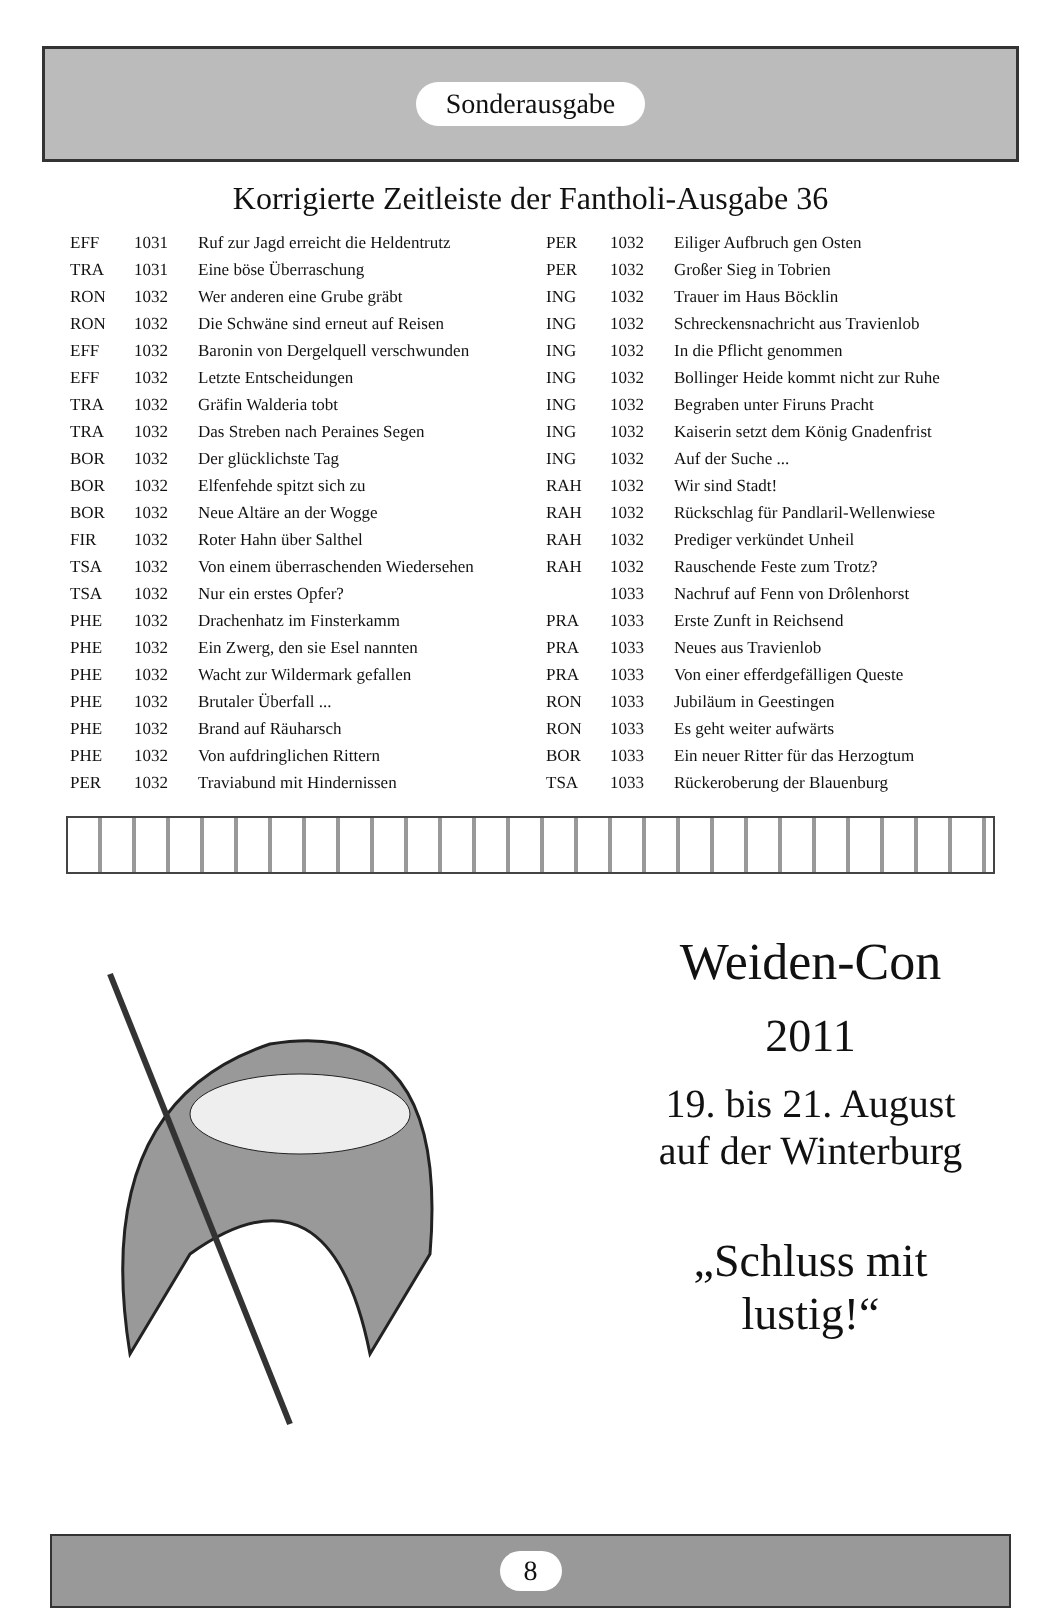Sonderausgabe
Korrigierte Zeitleiste der Fantholi-Ausgabe 36
| EFF | 1031 | Ruf zur Jagd erreicht die Heldentrutz |
| TRA | 1031 | Eine böse Überraschung |
| RON | 1032 | Wer anderen eine Grube gräbt |
| RON | 1032 | Die Schwäne sind erneut auf Reisen |
| EFF | 1032 | Baronin von Dergelquell verschwunden |
| EFF | 1032 | Letzte Entscheidungen |
| TRA | 1032 | Gräfin Walderia tobt |
| TRA | 1032 | Das Streben nach Peraines Segen |
| BOR | 1032 | Der glücklichste Tag |
| BOR | 1032 | Elfenfehde spitzt sich zu |
| BOR | 1032 | Neue Altäre an der Wogge |
| FIR | 1032 | Roter Hahn über Salthel |
| TSA | 1032 | Von einem überraschenden Wiedersehen |
| TSA | 1032 | Nur ein erstes Opfer? |
| PHE | 1032 | Drachenhatz im Finsterkamm |
| PHE | 1032 | Ein Zwerg, den sie Esel nannten |
| PHE | 1032 | Wacht zur Wildermark gefallen |
| PHE | 1032 | Brutaler Überfall ... |
| PHE | 1032 | Brand auf Räuharsch |
| PHE | 1032 | Von aufdringlichen Rittern |
| PER | 1032 | Traviabund mit Hindernissen |
| PER | 1032 | Eiliger Aufbruch gen Osten |
| PER | 1032 | Großer Sieg in Tobrien |
| ING | 1032 | Trauer im Haus Böcklin |
| ING | 1032 | Schreckensnachricht aus Travienlob |
| ING | 1032 | In die Pflicht genommen |
| ING | 1032 | Bollinger Heide kommt nicht zur Ruhe |
| ING | 1032 | Begraben unter Firuns Pracht |
| ING | 1032 | Kaiserin setzt dem König Gnadenfrist |
| ING | 1032 | Auf der Suche ... |
| RAH | 1032 | Wir sind Stadt! |
| RAH | 1032 | Rückschlag für Pandlaril-Wellenwiese |
| RAH | 1032 | Prediger verkündet Unheil |
| RAH | 1032 | Rauschende Feste zum Trotz? |
| | 1033 | Nachruf auf Fenn von Drôlenhorst |
| PRA | 1033 | Erste Zunft in Reichsend |
| PRA | 1033 | Neues aus Travienlob |
| PRA | 1033 | Von einer efferdgefälligen Queste |
| RON | 1033 | Jubiläum in Geestingen |
| RON | 1033 | Es geht weiter aufwärts |
| BOR | 1033 | Ein neuer Ritter für das Herzogtum |
| TSA | 1033 | Rückeroberung der Blauenburg |
Weiden-Con
2011
19. bis 21. August
auf der Winterburg
„Schluss mit
lustig!“
8